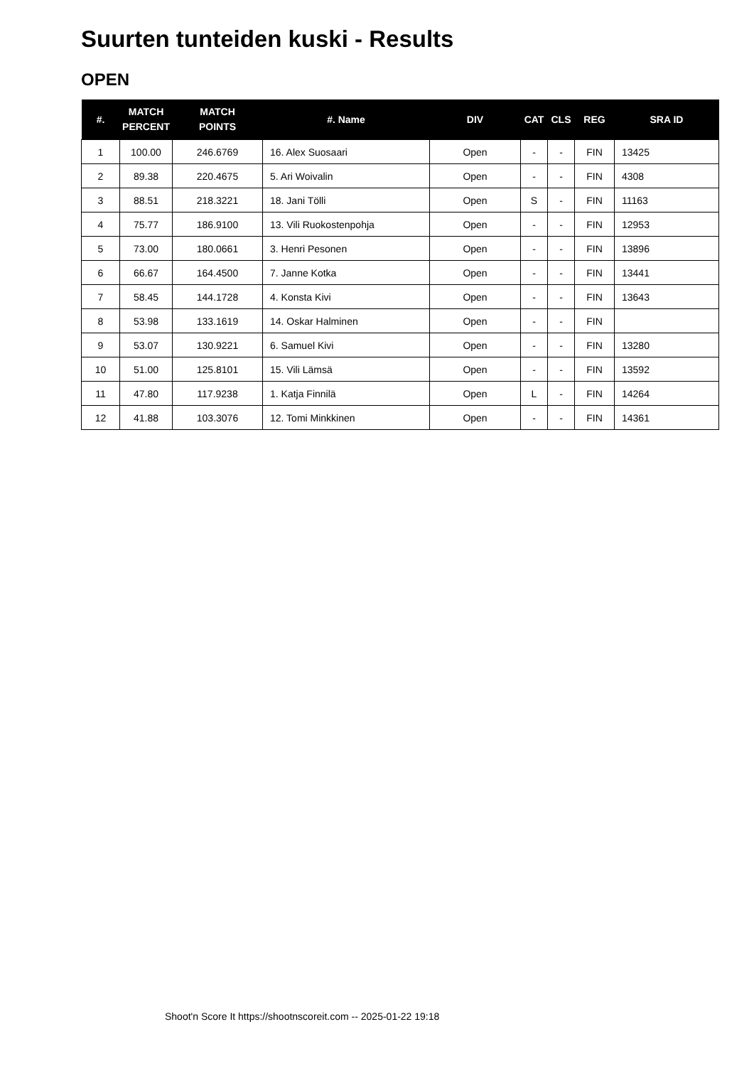Suurten tunteiden kuski - Results
OPEN
| #. | MATCH PERCENT | MATCH POINTS | #. Name | DIV | CAT | CLS | REG | SRA ID |
| --- | --- | --- | --- | --- | --- | --- | --- | --- |
| 1 | 100.00 | 246.6769 | 16. Alex Suosaari | Open | - | - | FIN | 13425 |
| 2 | 89.38 | 220.4675 | 5. Ari Woivalin | Open | - | - | FIN | 4308 |
| 3 | 88.51 | 218.3221 | 18. Jani Tölli | Open | S | - | FIN | 11163 |
| 4 | 75.77 | 186.9100 | 13. Vili Ruokostenpohja | Open | - | - | FIN | 12953 |
| 5 | 73.00 | 180.0661 | 3. Henri Pesonen | Open | - | - | FIN | 13896 |
| 6 | 66.67 | 164.4500 | 7. Janne Kotka | Open | - | - | FIN | 13441 |
| 7 | 58.45 | 144.1728 | 4. Konsta Kivi | Open | - | - | FIN | 13643 |
| 8 | 53.98 | 133.1619 | 14. Oskar Halminen | Open | - | - | FIN | |
| 9 | 53.07 | 130.9221 | 6. Samuel Kivi | Open | - | - | FIN | 13280 |
| 10 | 51.00 | 125.8101 | 15. Vili Lämsä | Open | - | - | FIN | 13592 |
| 11 | 47.80 | 117.9238 | 1. Katja Finnilä | Open | L | - | FIN | 14264 |
| 12 | 41.88 | 103.3076 | 12. Tomi Minkkinen | Open | - | - | FIN | 14361 |
Shoot'n Score It https://shootnscoreit.com -- 2025-01-22 19:18